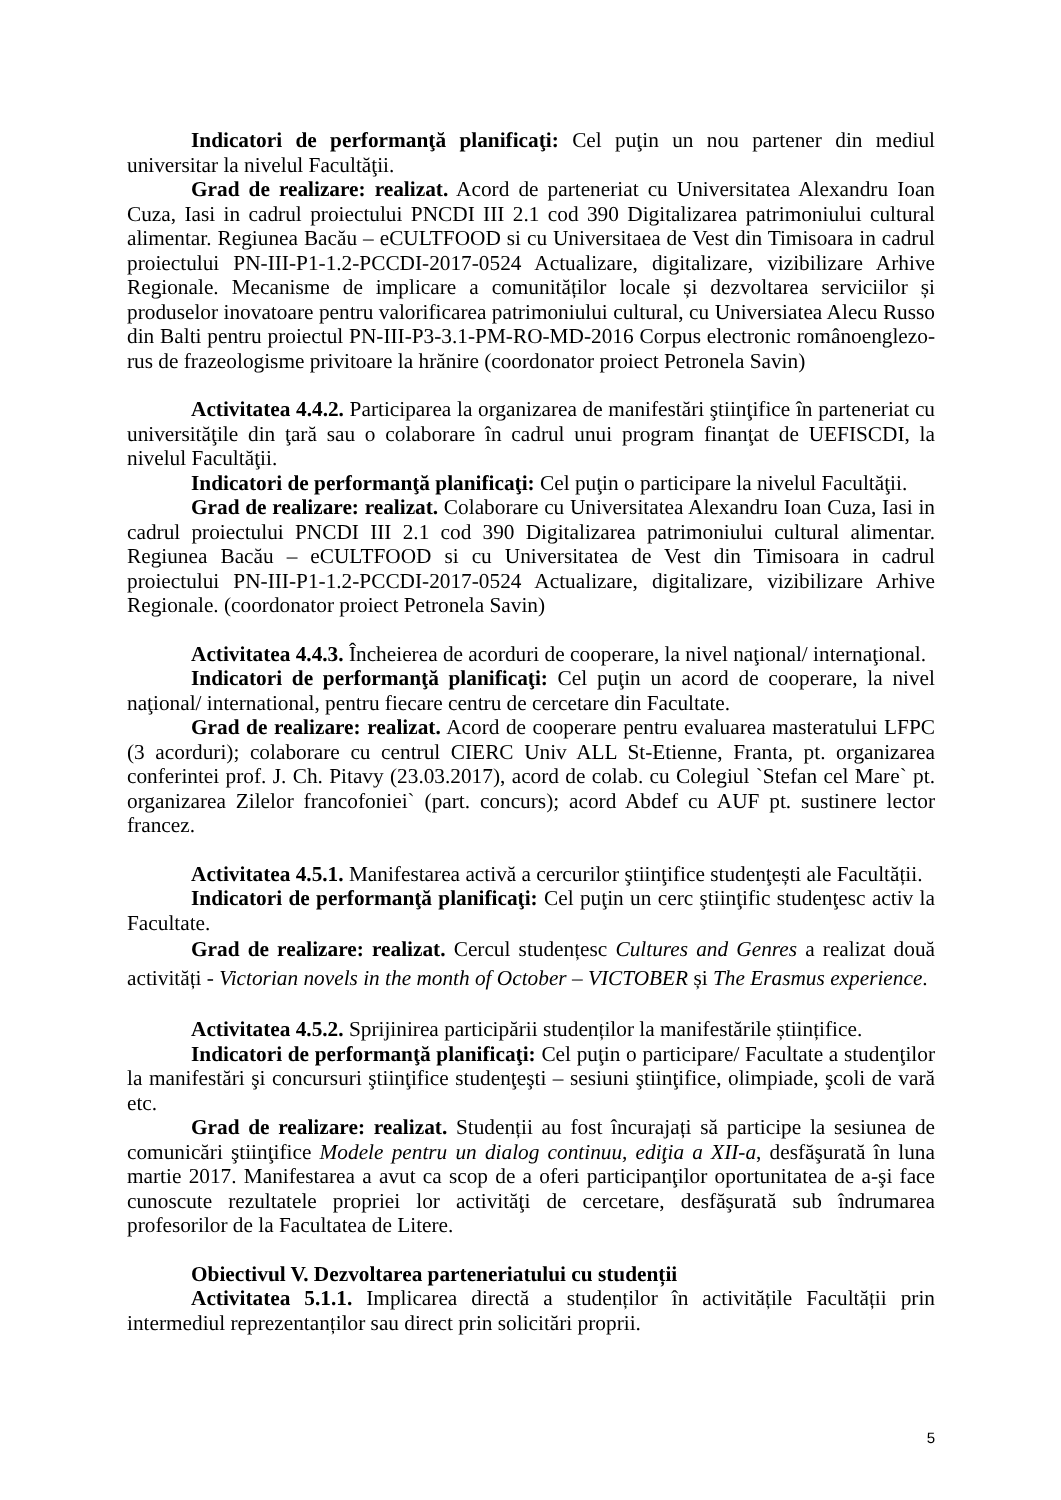Indicatori de performanţă planificaţi: Cel puţin un nou partener din mediul universitar la nivelul Facultăţii.
Grad de realizare: realizat. Acord de parteneriat cu Universitatea Alexandru Ioan Cuza, Iasi in cadrul proiectului PNCDI III 2.1 cod 390 Digitalizarea patrimoniului cultural alimentar. Regiunea Bacău – eCULTFOOD si cu Universitaea de Vest din Timisoara in cadrul proiectului PN-III-P1-1.2-PCCDI-2017-0524 Actualizare, digitalizare, vizibilizare Arhive Regionale. Mecanisme de implicare a comunităților locale și dezvoltarea serviciilor și produselor inovatoare pentru valorificarea patrimoniului cultural, cu Universiatea Alecu Russo din Balti pentru proiectul PN-III-P3-3.1-PM-RO-MD-2016 Corpus electronic românoenglezo-rus de frazeologisme privitoare la hrănire (coordonator proiect Petronela Savin)
Activitatea 4.4.2. Participarea la organizarea de manifestări ştiinţifice în parteneriat cu universităţile din ţară sau o colaborare în cadrul unui program finanţat de UEFISCDI, la nivelul Facultăţii.
Indicatori de performanţă planificaţi: Cel puţin o participare la nivelul Facultăţii.
Grad de realizare: realizat. Colaborare cu Universitatea Alexandru Ioan Cuza, Iasi in cadrul proiectului PNCDI III 2.1 cod 390 Digitalizarea patrimoniului cultural alimentar. Regiunea Bacău – eCULTFOOD si cu Universitatea de Vest din Timisoara in cadrul proiectului PN-III-P1-1.2-PCCDI-2017-0524 Actualizare, digitalizare, vizibilizare Arhive Regionale. (coordonator proiect Petronela Savin)
Activitatea 4.4.3. Încheierea de acorduri de cooperare, la nivel naţional/ internaţional.
Indicatori de performanţă planificaţi: Cel puţin un acord de cooperare, la nivel naţional/ international, pentru fiecare centru de cercetare din Facultate.
Grad de realizare: realizat. Acord de cooperare pentru evaluarea masteratului LFPC (3 acorduri); colaborare cu centrul CIERC Univ ALL St-Etienne, Franta, pt. organizarea conferintei prof. J. Ch. Pitavy (23.03.2017), acord de colab. cu Colegiul `Stefan cel Mare` pt. organizarea Zilelor francofoniei` (part. concurs); acord Abdef cu AUF pt. sustinere lector francez.
Activitatea 4.5.1. Manifestarea activă a cercurilor ştiinţifice studenţești ale Facultății.
Indicatori de performanţă planificaţi: Cel puţin un cerc ştiinţific studenţesc activ la Facultate.
Grad de realizare: realizat. Cercul studențesc Cultures and Genres a realizat două activități - Victorian novels in the month of October – VICTOBER și The Erasmus experience.
Activitatea 4.5.2. Sprijinirea participării studenților la manifestările științifice.
Indicatori de performanţă planificaţi: Cel puţin o participare/ Facultate a studenţilor la manifestări şi concursuri ştiinţifice studenţeşti – sesiuni ştiinţifice, olimpiade, şcoli de vară etc.
Grad de realizare: realizat. Studenții au fost încurajați să participe la sesiunea de comunicări ştiinţifice Modele pentru un dialog continuu, ediţia a XII-a, desfăşurată în luna martie 2017. Manifestarea a avut ca scop de a oferi participanţilor oportunitatea de a-şi face cunoscute rezultatele propriei lor activităţi de cercetare, desfăşurată sub îndrumarea profesorilor de la Facultatea de Litere.
Obiectivul V. Dezvoltarea parteneriatului cu studenții
Activitatea 5.1.1. Implicarea directă a studenților în activitățile Facultății prin intermediul reprezentanților sau direct prin solicitări proprii.
5